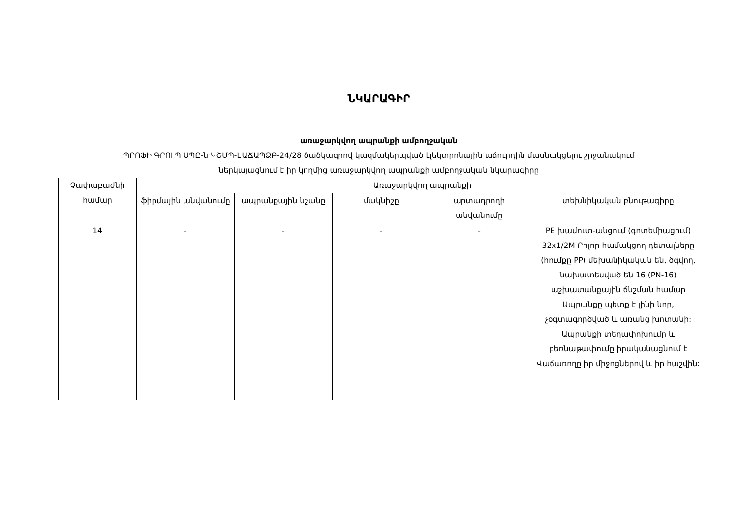ՆԿԱՐԱԳԻՐ
առաջարկվող ապրանքի ամբողջական
ՊՐՈՖԻ ԳՐՈՒՊ ՍՊԸ-ն ԿՇՄՊ-ԷԱՃԱՊՁԲ-24/28 ծածկագրով կազմակերպված էլեկտրոնային աճուրդին մասնակցելու շրջանակում
ներկայացնում է իր կողմից առաջարկվող ապրանքի ամբողջական նկարագիրը
| Չափաբաժնի համար | Առաջարկվող ապրանքի | | | | |
| --- | --- | --- | --- | --- | --- |
| | ֆիրմային անվանումը | ապրանքային նշանը | մակնիշը | արտադրողի անվանումը | տեխնիկական բնութագիրը |
| 14 | - | - | - | - | PE խամուտ-անցում (գոտեմիացում) 32x1/2M Բոլոր համակցող դետալները (հումքը PP) մեխանիկական են, ծգվող, նախատեսված են 16 (PN-16) աշխատանքային ճնշման համար Ապրանքը պետք է լինի նոր, չօգտագործված և առանց խոտանի: Ապրանքի տեղափոխումը և բեռնաթափումը իրականացնում է Վաճառողը իր միջոցներով և իր հաշվին: |